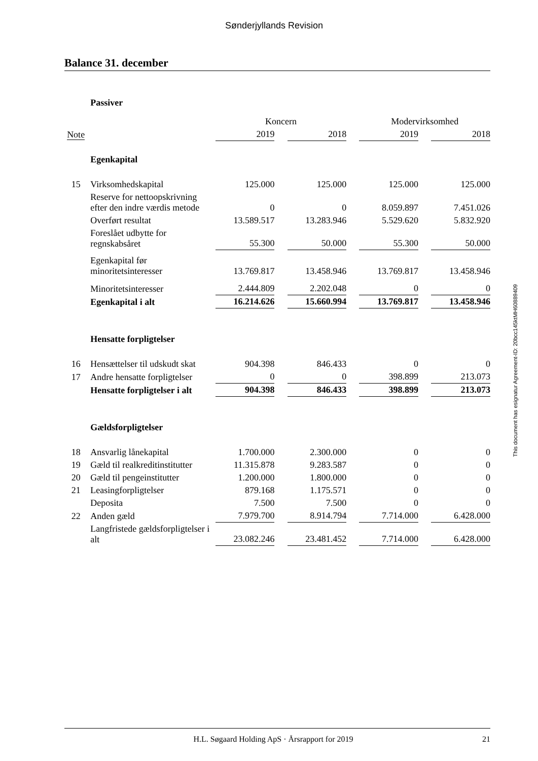Sønderjyllands Revision
Balance 31. december
| | Passiver | | | | | | | |
| | | Koncern | | | | Modervirksomhed | | |
| Note | | 2019 | | 2018 | | 2019 | | 2018 |
| | Egenkapital | | | | | | | |
| 15 | Virksomhedskapital | 125.000 | | 125.000 | | 125.000 | | 125.000 |
| | Reserve for nettoopskrivning efter den indre værdis metode | 0 | | 0 | | 8.059.897 | | 7.451.026 |
| | Overført resultat | 13.589.517 | | 13.283.946 | | 5.529.620 | | 5.832.920 |
| | Foreslået udbytte for regnskabsåret | 55.300 | | 50.000 | | 55.300 | | 50.000 |
| | Egenkapital før minoritetsinteresser | 13.769.817 | | 13.458.946 | | 13.769.817 | | 13.458.946 |
| | Minoritetsinteresser | 2.444.809 | | 2.202.048 | | 0 | | 0 |
| | Egenkapital i alt | 16.214.626 | | 15.660.994 | | 13.769.817 | | 13.458.946 |
| | Hensatte forpligtelser | | | | | | | |
| 16 | Hensættelser til udskudt skat | 904.398 | | 846.433 | | 0 | | 0 |
| 17 | Andre hensatte forpligtelser | 0 | | 0 | | 398.899 | | 213.073 |
| | Hensatte forpligtelser i alt | 904.398 | | 846.433 | | 398.899 | | 213.073 |
| | Gældsforpligtelser | | | | | | | |
| 18 | Ansvarlig lånekapital | 1.700.000 | | 2.300.000 | | 0 | | 0 |
| 19 | Gæld til realkreditinstitutter | 11.315.878 | | 9.283.587 | | 0 | | 0 |
| 20 | Gæld til pengeinstitutter | 1.200.000 | | 1.800.000 | | 0 | | 0 |
| 21 | Leasingforpligtelser | 879.168 | | 1.175.571 | | 0 | | 0 |
| | Deposita | 7.500 | | 7.500 | | 0 | | 0 |
| 22 | Anden gæld | 7.979.700 | | 8.914.794 | | 7.714.000 | | 6.428.000 |
| | Langfristede gældsforpligtelser i alt | 23.082.246 | | 23.481.452 | | 7.714.000 | | 6.428.000 |
This document has esignatur Agreement-ID: 20bcc145ktMH60889409
H.L. Søgaard Holding ApS · Årsrapport for 2019 21